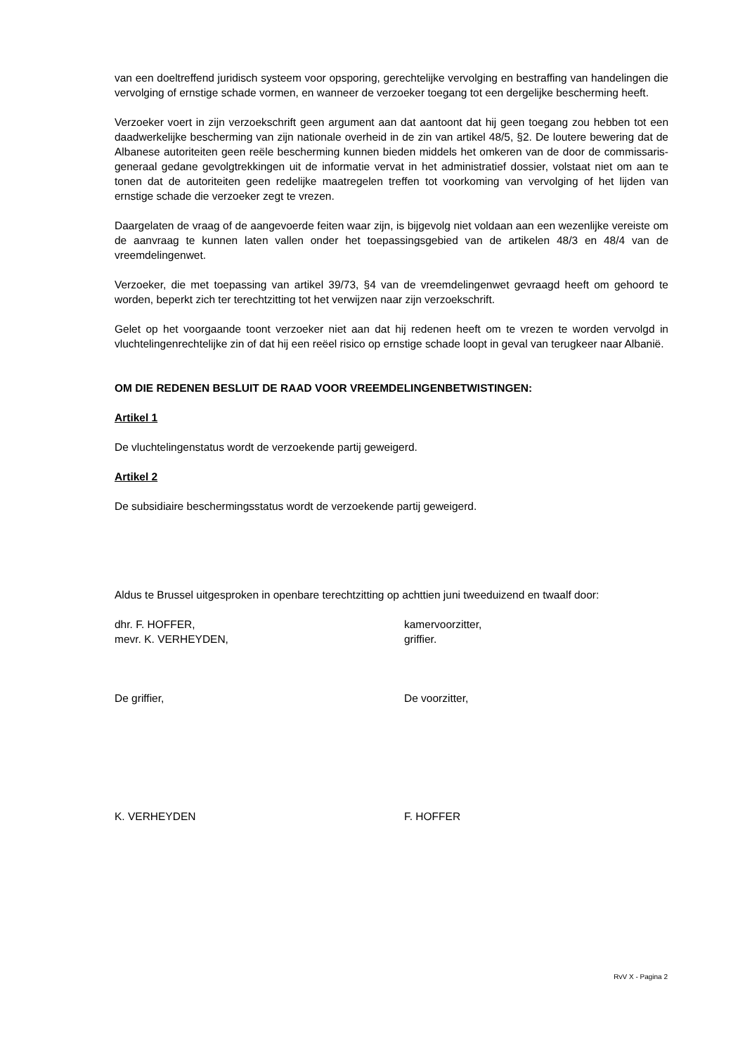van een doeltreffend juridisch systeem voor opsporing, gerechtelijke vervolging en bestraffing van handelingen die vervolging of ernstige schade vormen, en wanneer de verzoeker toegang tot een dergelijke bescherming heeft.
Verzoeker voert in zijn verzoekschrift geen argument aan dat aantoont dat hij geen toegang zou hebben tot een daadwerkelijke bescherming van zijn nationale overheid in de zin van artikel 48/5, §2. De loutere bewering dat de Albanese autoriteiten geen reële bescherming kunnen bieden middels het omkeren van de door de commissaris-generaal gedane gevolgtrekkingen uit de informatie vervat in het administratief dossier, volstaat niet om aan te tonen dat de autoriteiten geen redelijke maatregelen treffen tot voorkoming van vervolging of het lijden van ernstige schade die verzoeker zegt te vrezen.
Daargelaten de vraag of de aangevoerde feiten waar zijn, is bijgevolg niet voldaan aan een wezenlijke vereiste om de aanvraag te kunnen laten vallen onder het toepassingsgebied van de artikelen 48/3 en 48/4 van de vreemdelingenwet.
Verzoeker, die met toepassing van artikel 39/73, §4 van de vreemdelingenwet gevraagd heeft om gehoord te worden, beperkt zich ter terechtzitting tot het verwijzen naar zijn verzoekschrift.
Gelet op het voorgaande toont verzoeker niet aan dat hij redenen heeft om te vrezen te worden vervolgd in vluchtelingenrechtelijke zin of dat hij een reëel risico op ernstige schade loopt in geval van terugkeer naar Albanië.
OM DIE REDENEN BESLUIT DE RAAD VOOR VREEMDELINGENBETWISTINGEN:
Artikel 1
De vluchtelingenstatus wordt de verzoekende partij geweigerd.
Artikel 2
De subsidiaire beschermingsstatus wordt de verzoekende partij geweigerd.
Aldus te Brussel uitgesproken in openbare terechtzitting op achttien juni tweeduizend en twaalf door:
dhr. F. HOFFER, kamervoorzitter,
mevr. K. VERHEYDEN, griffier.
De griffier, De voorzitter,
K. VERHEYDEN F. HOFFER
RvV X - Pagina 2